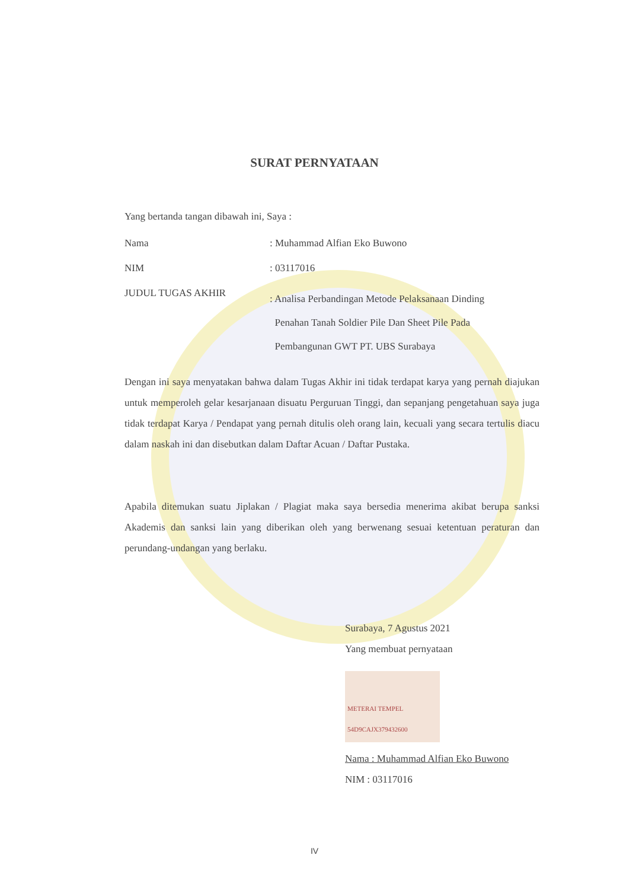SURAT PERNYATAAN
Yang bertanda tangan dibawah ini, Saya :
| Nama | : Muhammad Alfian Eko Buwono |
| NIM | : 03117016 |
| JUDUL TUGAS AKHIR | : Analisa Perbandingan Metode Pelaksanaan Dinding Penahan Tanah Soldier Pile Dan Sheet Pile Pada Pembangunan GWT PT. UBS Surabaya |
Dengan ini saya menyatakan bahwa dalam Tugas Akhir ini tidak terdapat karya yang pernah diajukan untuk memperoleh gelar kesarjanaan disuatu Perguruan Tinggi, dan sepanjang pengetahuan saya juga tidak terdapat Karya / Pendapat yang pernah ditulis oleh orang lain, kecuali yang secara tertulis diacu dalam naskah ini dan disebutkan dalam Daftar Acuan / Daftar Pustaka.
Apabila ditemukan suatu Jiplakan / Plagiat maka saya bersedia menerima akibat berupa sanksi Akademis dan sanksi lain yang diberikan oleh yang berwenang sesuai ketentuan peraturan dan perundang-undangan yang berlaku.
Surabaya, 7 Agustus 2021
Yang membuat pernyataan
METERAI TEMPEL 54D9CAJX379432600
Nama : Muhammad Alfian Eko Buwono
NIM : 03117016
IV